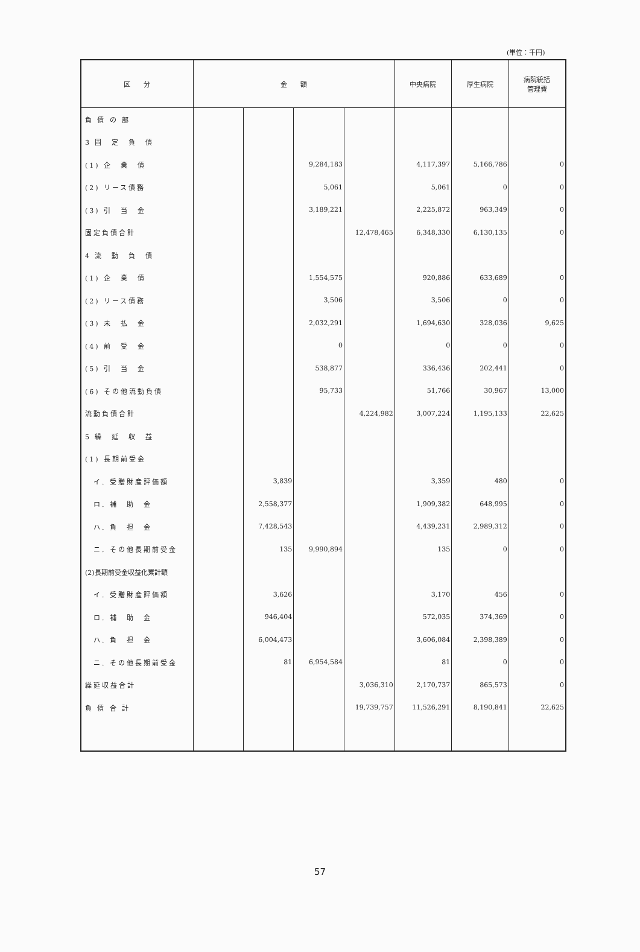(単位：千円)
| 区 分 | 金 額 | | | | 中央病院 | 厚生病院 | 病院統括 管理費 |
| --- | --- | --- | --- | --- | --- | --- | --- |
| 負 債 の 部 | | | | | | | |
| 3 固 定 負 債 | | | | | | | |
| (1) 企 業 債 | | | 9,284,183 | | 4,117,397 | 5,166,786 | 0 |
| (2) リース債務 | | | 5,061 | | 5,061 | 0 | 0 |
| (3) 引 当 金 | | | 3,189,221 | | 2,225,872 | 963,349 | 0 |
| 固定負債合計 | | | | 12,478,465 | 6,348,330 | 6,130,135 | 0 |
| 4 流 動 負 債 | | | | | | | |
| (1) 企 業 債 | | | 1,554,575 | | 920,886 | 633,689 | 0 |
| (2) リース債務 | | | 3,506 | | 3,506 | 0 | 0 |
| (3) 未 払 金 | | | 2,032,291 | | 1,694,630 | 328,036 | 9,625 |
| (4) 前 受 金 | | | 0 | | 0 | 0 | 0 |
| (5) 引 当 金 | | | 538,877 | | 336,436 | 202,441 | 0 |
| (6) その他流動負債 | | | 95,733 | | 51,766 | 30,967 | 13,000 |
| 流動負債合計 | | | | 4,224,982 | 3,007,224 | 1,195,133 | 22,625 |
| 5 繰 延 収 益 | | | | | | | |
| (1) 長期前受金 | | | | | | | |
| イ. 受贈財産評価額 | | 3,839 | | | 3,359 | 480 | 0 |
| ロ. 補 助 金 | | 2,558,377 | | | 1,909,382 | 648,995 | 0 |
| ハ. 負 担 金 | | 7,428,543 | | | 4,439,231 | 2,989,312 | 0 |
| ニ. その他長期前受金 | | 135 | 9,990,894 | | 135 | 0 | 0 |
| (2)長期前受金収益化累計額 | | | | | | | |
| イ. 受贈財産評価額 | | 3,626 | | | 3,170 | 456 | 0 |
| ロ. 補 助 金 | | 946,404 | | | 572,035 | 374,369 | 0 |
| ハ. 負 担 金 | | 6,004,473 | | | 3,606,084 | 2,398,389 | 0 |
| ニ. その他長期前受金 | | 81 | 6,954,584 | | 81 | 0 | 0 |
| 繰延収益合計 | | | | 3,036,310 | 2,170,737 | 865,573 | 0 |
| 負 債 合 計 | | | | 19,739,757 | 11,526,291 | 8,190,841 | 22,625 |
57